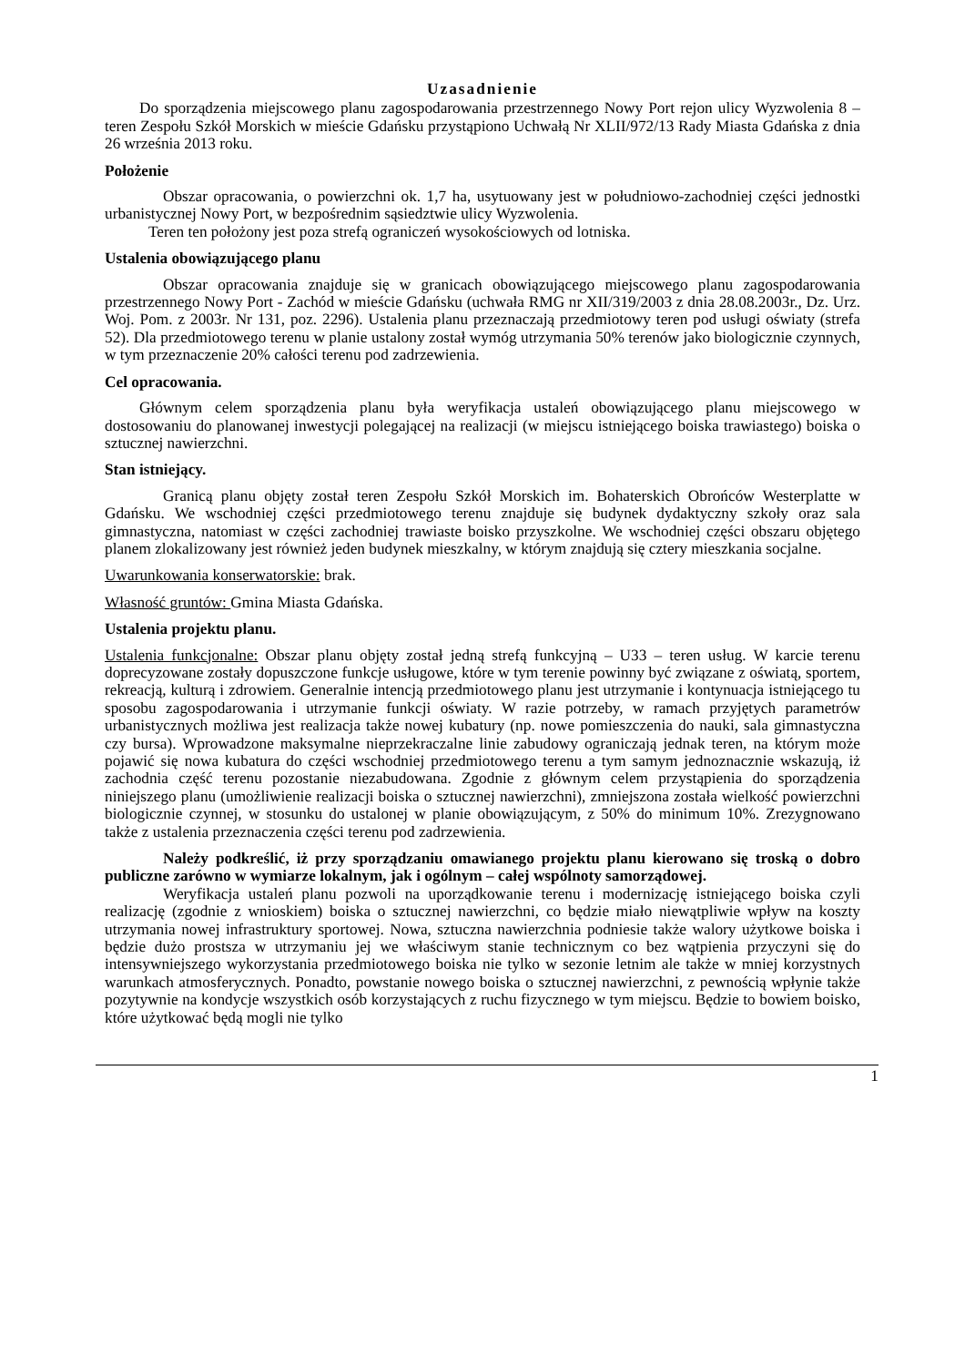Uzasadnienie
Do sporządzenia miejscowego planu zagospodarowania przestrzennego Nowy Port rejon ulicy Wyzwolenia 8 – teren Zespołu Szkół Morskich w mieście Gdańsku przystąpiono Uchwałą Nr XLII/972/13 Rady Miasta Gdańska z dnia 26 września 2013 roku.
Położenie
Obszar opracowania, o powierzchni ok. 1,7 ha, usytuowany jest w południowo-zachodniej części jednostki urbanistycznej Nowy Port, w bezpośrednim sąsiedztwie ulicy Wyzwolenia.
Teren ten położony jest poza strefą ograniczeń wysokościowych od lotniska.
Ustalenia obowiązującego planu
Obszar opracowania znajduje się w granicach obowiązującego miejscowego planu zagospodarowania przestrzennego Nowy Port - Zachód w mieście Gdańsku (uchwała RMG nr XII/319/2003 z dnia 28.08.2003r., Dz. Urz. Woj. Pom. z 2003r. Nr 131, poz. 2296). Ustalenia planu przeznaczają przedmiotowy teren pod usługi oświaty (strefa 52). Dla przedmiotowego terenu w planie ustalony został wymóg utrzymania 50% terenów jako biologicznie czynnych, w tym przeznaczenie 20% całości terenu pod zadrzewienia.
Cel opracowania.
Głównym celem sporządzenia planu była weryfikacja ustaleń obowiązującego planu miejscowego w dostosowaniu do planowanej inwestycji polegającej na realizacji (w miejscu istniejącego boiska trawiastego) boiska o sztucznej nawierzchni.
Stan istniejący.
Granicą planu objęty został teren Zespołu Szkół Morskich im. Bohaterskich Obrońców Westerplatte w Gdańsku. We wschodniej części przedmiotowego terenu znajduje się budynek dydaktyczny szkoły oraz sala gimnastyczna, natomiast w części zachodniej trawiaste boisko przyszkolne. We wschodniej części obszaru objętego planem zlokalizowany jest również jeden budynek mieszkalny, w którym znajdują się cztery mieszkania socjalne.
Uwarunkowania konserwatorskie: brak.
Własność gruntów: Gmina Miasta Gdańska.
Ustalenia projektu planu.
Ustalenia funkcjonalne: Obszar planu objęty został jedną strefą funkcyjną – U33 – teren usług. W karcie terenu doprecyzowane zostały dopuszczone funkcje usługowe, które w tym terenie powinny być związane z oświatą, sportem, rekreacją, kulturą i zdrowiem. Generalnie intencją przedmiotowego planu jest utrzymanie i kontynuacja istniejącego tu sposobu zagospodarowania i utrzymanie funkcji oświaty. W razie potrzeby, w ramach przyjętych parametrów urbanistycznych możliwa jest realizacja także nowej kubatury (np. nowe pomieszczenia do nauki, sala gimnastyczna czy bursa). Wprowadzone maksymalne nieprzekraczalne linie zabudowy ograniczają jednak teren, na którym może pojawić się nowa kubatura do części wschodniej przedmiotowego terenu a tym samym jednoznacznie wskazują, iż zachodnia część terenu pozostanie niezabudowana. Zgodnie z głównym celem przystąpienia do sporządzenia niniejszego planu (umożliwienie realizacji boiska o sztucznej nawierzchni), zmniejszona została wielkość powierzchni biologicznie czynnej, w stosunku do ustalonej w planie obowiązującym, z 50% do minimum 10%. Zrezygnowano także z ustalenia przeznaczenia części terenu pod zadrzewienia.
Należy podkreślić, iż przy sporządzaniu omawianego projektu planu kierowano się troską o dobro publiczne zarówno w wymiarze lokalnym, jak i ogólnym – całej wspólnoty samorządowej.
Weryfikacja ustaleń planu pozwoli na uporządkowanie terenu i modernizację istniejącego boiska czyli realizację (zgodnie z wnioskiem) boiska o sztucznej nawierzchni, co będzie miało niewątpliwie wpływ na koszty utrzymania nowej infrastruktury sportowej. Nowa, sztuczna nawierzchnia podniesie także walory użytkowe boiska i będzie dużo prostsza w utrzymaniu jej we właściwym stanie technicznym co bez wątpienia przyczyni się do intensywniejszego wykorzystania przedmiotowego boiska nie tylko w sezonie letnim ale także w mniej korzystnych warunkach atmosferycznych. Ponadto, powstanie nowego boiska o sztucznej nawierzchni, z pewnością wpłynie także pozytywnie na kondycje wszystkich osób korzystających z ruchu fizycznego w tym miejscu. Będzie to bowiem boisko, które użytkować będą mogli nie tylko
1